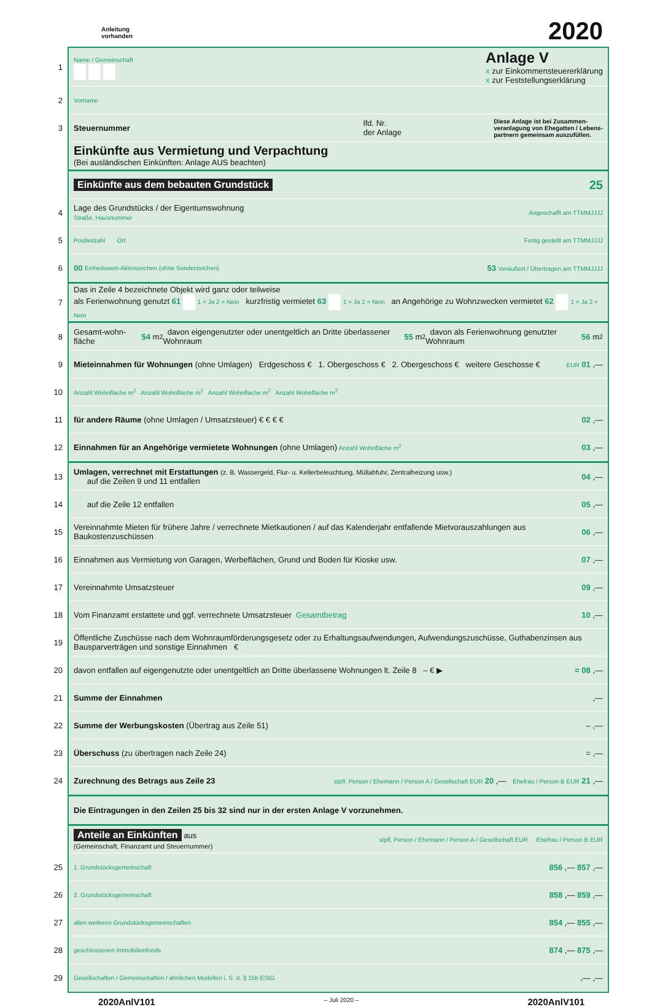Anleitung
vorhanden
2020
1
Name / Gemeinschaft
Anlage V
X zur Einkommensteuererklärung
X zur Feststellungserklärung
2 Vorname
3 Steuernummer lfd. Nr.
der Anlage Diese Anlage ist bei Zusammen-
veranlagung von Ehegatten / Lebens-
partnern gemeinsam auszufüllen.
Einkünfte aus Vermietung und Verpachtung
(Bei ausländischen Einkünften: Anlage AUS beachten)
Einkünfte aus dem bebauten Grundstück 25
Lage des Grundstücks / der Eigentumswohnung
Straße, Hausnummer
4 Angeschafft am TTMMJJJJ
5 Postleitzahl Ort Fertig gestellt am TTMMJJJJ
6 00 Einheitswert-Aktenzeichen (ohne Sonderzeichen) 53 Veräußert / Übertragen am TTMMJJJJ
7
Das in Zeile 4 bezeichnete Objekt wird ganz oder teilweise
als Ferienwohnung genutzt 61 1 = Ja 2 = Nein kurzfristig vermietet 63 1 = Ja 2 = Nein an Angehörige zu Wohnzwecken vermietet 62 1 = Ja 2 = Nein
8 Gesamt-wohn-fläche 54 m<sup>2</sup> davon eigengenutzter oder unentgeltlich an Dritte überlassener Wohnraum 55 m<sup>2</sup> davon als Ferienwohnung genutzter Wohnraum 56 m<sup>2</sup>
9
Mieteinnahmen für Wohnungen (ohne Umlagen) Erdgeschoss € 1. Obergeschoss € 2. Obergeschoss € weitere Geschosse €
EUR 01 ,—
10 Anzahl Wohnfläche m<sup>2</sup> Anzahl Wohnfläche m<sup>2</sup> Anzahl Wohnfläche m<sup>2</sup> Anzahl Wohnfläche m<sup>2</sup>
11
für andere Räume (ohne Umlagen / Umsatzsteuer) € € € €
02 ,—
12 Einnahmen für an Angehörige vermietete Wohnungen (ohne Umlagen) Anzahl Wohnfläche m<sup>2</sup> 03 ,—
13
Umlagen, verrechnet mit Erstattungen (z. B. Wassergeld, Flur- u. Kellerbeleuchtung, Müllabfuhr, Zentralheizung usw.)
auf die Zeilen 9 und 11 entfallen
04 ,—
14 auf die Zeile 12 entfallen 05 ,—
15 Vereinnahmte Mieten für frühere Jahre / verrechnete Mietkautionen / auf das Kalenderjahr entfallende Mietvorauszahlungen aus Baukostenzuschüssen 06 ,—
16 Einnahmen aus Vermietung von Garagen, Werbeflächen, Grund und Boden für Kioske usw. 07 ,—
17 Vereinnahmte Umsatzsteuer 09 ,—
18 Vom Finanzamt erstattete und ggf. verrechnete Umsatzsteuer Gesamtbetrag 10 ,—
19 Öffentliche Zuschüsse nach dem Wohnraumförderungsgesetz oder zu Erhaltungsaufwendungen, Aufwendungszuschüsse, Guthabenzinsen aus Bausparverträgen und sonstige Einnahmen €
20 davon entfallen auf eigengenutzte oder unentgeltlich an Dritte überlassene Wohnungen lt. Zeile 8 – € ▶ = 08 ,—
21 Summe der Einnahmen,—
22 Summe der Werbungskosten (Übertrag aus Zeile 51) – ,—
23 Überschuss (zu übertragen nach Zeile 24) = ,—
24 Zurechnung des Betrags aus Zeile 23 stpfl. Person / Ehemann / Person A / Gesellschaft EUR 20 ,— Ehefrau / Person B EUR 21 ,—
Die Eintragungen in den Zeilen 25 bis 32 sind nur in der ersten Anlage V vorzunehmen.
Anteile an Einkünften aus
(Gemeinschaft, Finanzamt und Steuernummer)
stpfl. Person / Ehemann / Person A / Gesellschaft EUR Ehefrau / Person B EUR
25 1. Grundstücksgemeinschaft 856 ,— 857 ,—
26 2. Grundstücksgemeinschaft 858 ,— 859 ,—
27 allen weiteren Grundstücksgemeinschaften 854 ,— 855 ,—
28 geschlossenen Immobilienfonds 874 ,— 875 ,—
29 Gesellschaften / Gemeinschaften / ähnlichen Modellen i. S. d. § 15b EStG,— ,—
2020AnlV101 – Juli 2020 – 2020AnlV101